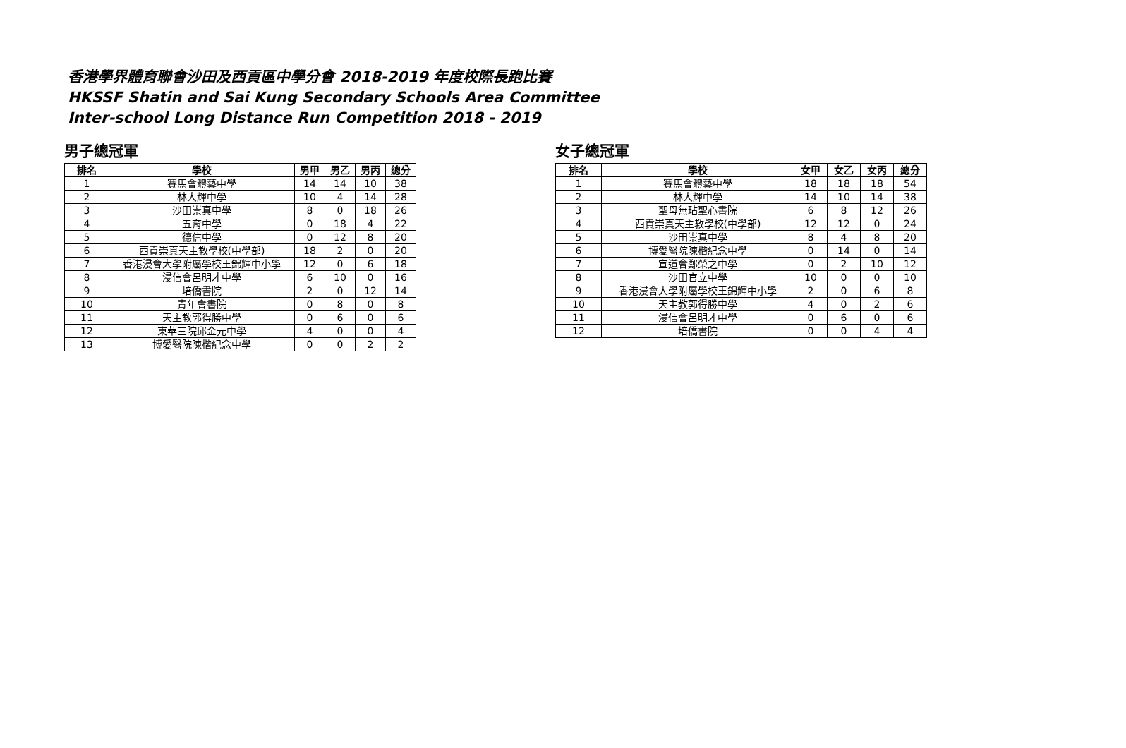香港學界體育聯會沙田及西貢區中學分會 2018-2019 年度校際長跑比賽
HKSSF Shatin and Sai Kung Secondary Schools Area Committee
Inter-school Long Distance Run Competition 2018 - 2019
男子總冠軍
| 排名 | 學校 | 男甲 | 男乙 | 男丙 | 總分 |
| --- | --- | --- | --- | --- | --- |
| 1 | 賽馬會體藝中學 | 14 | 14 | 10 | 38 |
| 2 | 林大輝中學 | 10 | 4 | 14 | 28 |
| 3 | 沙田崇真中學 | 8 | 0 | 18 | 26 |
| 4 | 五育中學 | 0 | 18 | 4 | 22 |
| 5 | 德信中學 | 0 | 12 | 8 | 20 |
| 6 | 西貢崇真天主教學校(中學部) | 18 | 2 | 0 | 20 |
| 7 | 香港浸會大學附屬學校王錦輝中小學 | 12 | 0 | 6 | 18 |
| 8 | 浸信會呂明才中學 | 6 | 10 | 0 | 16 |
| 9 | 培僑書院 | 2 | 0 | 12 | 14 |
| 10 | 青年會書院 | 0 | 8 | 0 | 8 |
| 11 | 天主教郭得勝中學 | 0 | 6 | 0 | 6 |
| 12 | 東華三院邱金元中學 | 4 | 0 | 0 | 4 |
| 13 | 博愛醫院陳楷紀念中學 | 0 | 0 | 2 | 2 |
女子總冠軍
| 排名 | 學校 | 女甲 | 女乙 | 女丙 | 總分 |
| --- | --- | --- | --- | --- | --- |
| 1 | 賽馬會體藝中學 | 18 | 18 | 18 | 54 |
| 2 | 林大輝中學 | 14 | 10 | 14 | 38 |
| 3 | 聖母無玷聖心書院 | 6 | 8 | 12 | 26 |
| 4 | 西貢崇真天主教學校(中學部) | 12 | 12 | 0 | 24 |
| 5 | 沙田崇真中學 | 8 | 4 | 8 | 20 |
| 6 | 博愛醫院陳楷紀念中學 | 0 | 14 | 0 | 14 |
| 7 | 宣道會鄭榮之中學 | 0 | 2 | 10 | 12 |
| 8 | 沙田官立中學 | 10 | 0 | 0 | 10 |
| 9 | 香港浸會大學附屬學校王錦輝中小學 | 2 | 0 | 6 | 8 |
| 10 | 天主教郭得勝中學 | 4 | 0 | 2 | 6 |
| 11 | 浸信會呂明才中學 | 0 | 6 | 0 | 6 |
| 12 | 培僑書院 | 0 | 0 | 4 | 4 |